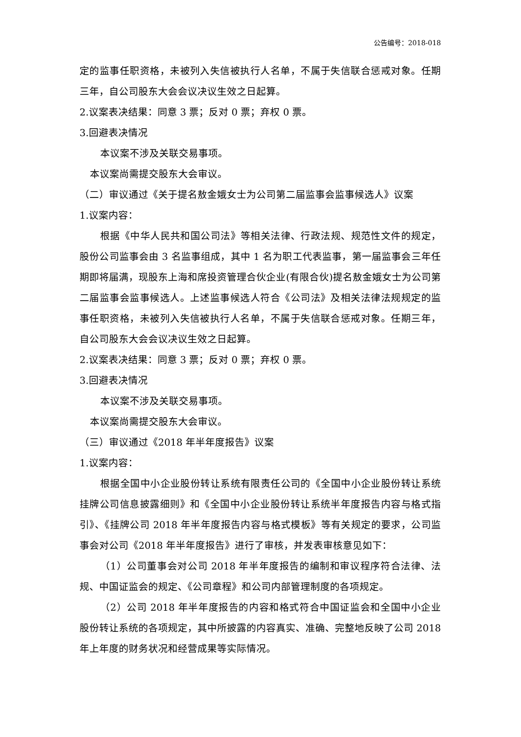公告编号：2018-018
定的监事任职资格，未被列入失信被执行人名单，不属于失信联合惩戒对象。任期三年，自公司股东大会会议决议生效之日起算。
2.议案表决结果：同意 3 票；反对 0 票；弃权 0 票。
3.回避表决情况
本议案不涉及关联交易事项。
本议案尚需提交股东大会审议。
（二）审议通过《关于提名敖金娥女士为公司第二届监事会监事候选人》议案
1.议案内容：
根据《中华人民共和国公司法》等相关法律、行政法规、规范性文件的规定，股份公司监事会由 3 名监事组成，其中 1 名为职工代表监事，第一届监事会三年任期即将届满，现股东上海和席投资管理合伙企业(有限合伙)提名敖金娥女士为公司第二届监事会监事候选人。上述监事候选人符合《公司法》及相关法律法规规定的监事任职资格，未被列入失信被执行人名单，不属于失信联合惩戒对象。任期三年，自公司股东大会会议决议生效之日起算。
2.议案表决结果：同意 3 票；反对 0 票；弃权 0 票。
3.回避表决情况
本议案不涉及关联交易事项。
本议案尚需提交股东大会审议。
（三）审议通过《2018 年半年度报告》议案
1.议案内容：
根据全国中小企业股份转让系统有限责任公司的《全国中小企业股份转让系统挂牌公司信息披露细则》和《全国中小企业股份转让系统半年度报告内容与格式指引》、《挂牌公司 2018 年半年度报告内容与格式模板》等有关规定的要求，公司监事会对公司《2018 年半年度报告》进行了审核，并发表审核意见如下：
（1）公司董事会对公司 2018 年半年度报告的编制和审议程序符合法律、法规、中国证监会的规定、《公司章程》和公司内部管理制度的各项规定。
（2）公司 2018 年半年度报告的内容和格式符合中国证监会和全国中小企业股份转让系统的各项规定，其中所披露的内容真实、准确、完整地反映了公司 2018 年上年度的财务状况和经营成果等实际情况。